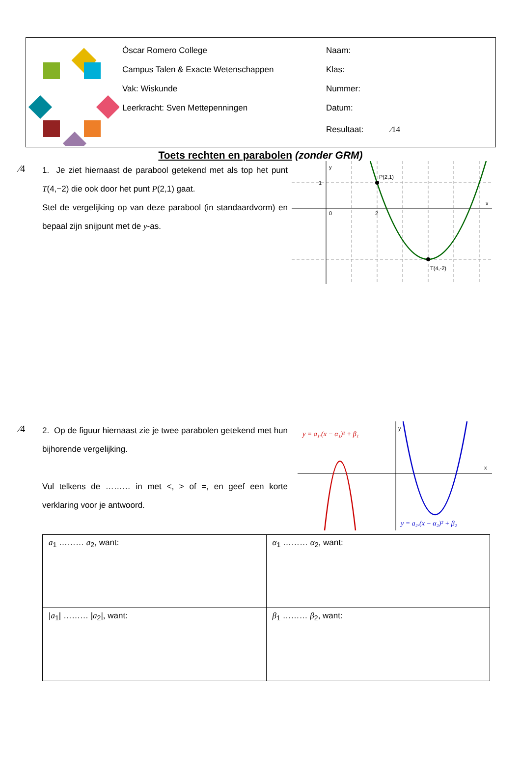Óscar Romero College
Campus Talen & Exacte Wetenschappen
Vak: Wiskunde
Leerkracht: Sven Mettepenningen
Naam:
Klas:
Nummer:
Datum:
Resultaat: ⁄14
Toets rechten en parabolen (zonder GRM)
⁄4
1. Je ziet hiernaast de parabool getekend met als top het punt T(4,−2) die ook door het punt P(2,1) gaat.
Stel de vergelijking op van deze parabool (in standaardvorm) en bepaal zijn snijpunt met de y-as.
y
x
P(2,1)
T(4,-2)
1
0
2
⁄4
2. Op de figuur hiernaast zie je twee parabolen getekend met hun bijhorende vergelijking.
Vul telkens de ……… in met <, > of =, en geef een korte verklaring voor je antwoord.
y = a₁.(x − α₁)² + β₁
y = a₂.(x − α₂)² + β₂
y
x
| a<sub>1</sub> ……… a<sub>2</sub>, want: | α<sub>1</sub> ……… α<sub>2</sub>, want: |
| / a<sub>1</sub>/ ……… / a<sub>2</sub>/, want: | β<sub>1</sub> ……… β<sub>2</sub>, want: |